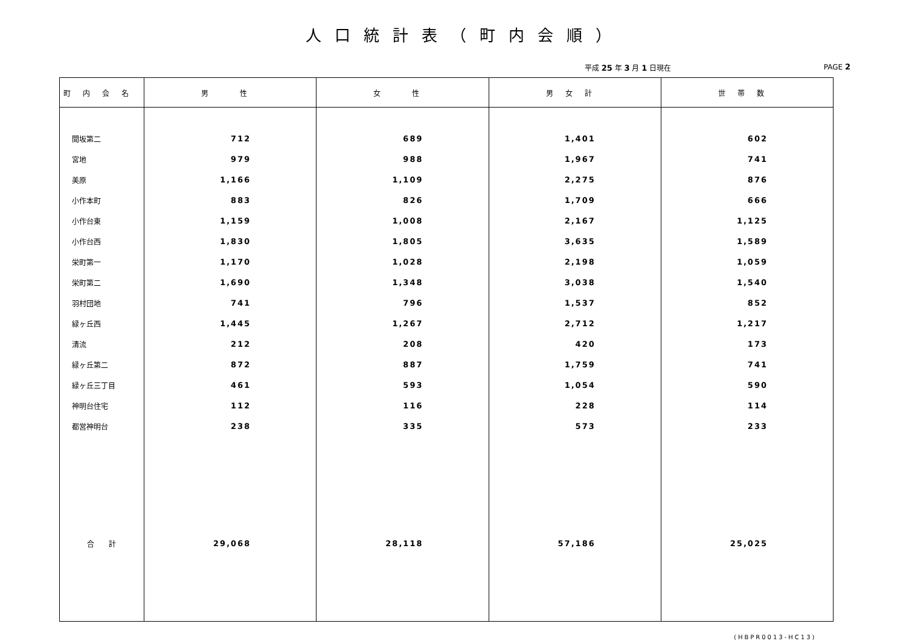人口統計表（町内会順）
平成 25 年 3 月 1 日現在 PAGE 2
| 町内会名 | 男 性 | 女 性 | 男女計 | 世帯数 |
| --- | --- | --- | --- | --- |
| 間坂第二 | 712 | 689 | 1,401 | 602 |
| 宮地 | 979 | 988 | 1,967 | 741 |
| 美原 | 1,166 | 1,109 | 2,275 | 876 |
| 小作本町 | 883 | 826 | 1,709 | 666 |
| 小作台東 | 1,159 | 1,008 | 2,167 | 1,125 |
| 小作台西 | 1,830 | 1,805 | 3,635 | 1,589 |
| 栄町第一 | 1,170 | 1,028 | 2,198 | 1,059 |
| 栄町第二 | 1,690 | 1,348 | 3,038 | 1,540 |
| 羽村団地 | 741 | 796 | 1,537 | 852 |
| 緑ヶ丘西 | 1,445 | 1,267 | 2,712 | 1,217 |
| 清流 | 212 | 208 | 420 | 173 |
| 緑ヶ丘第二 | 872 | 887 | 1,759 | 741 |
| 緑ヶ丘三丁目 | 461 | 593 | 1,054 | 590 |
| 神明台住宅 | 112 | 116 | 228 | 114 |
| 都営神明台 | 238 | 335 | 573 | 233 |
| 合 計 | 29,068 | 28,118 | 57,186 | 25,025 |
(HBPR0013-HC13)